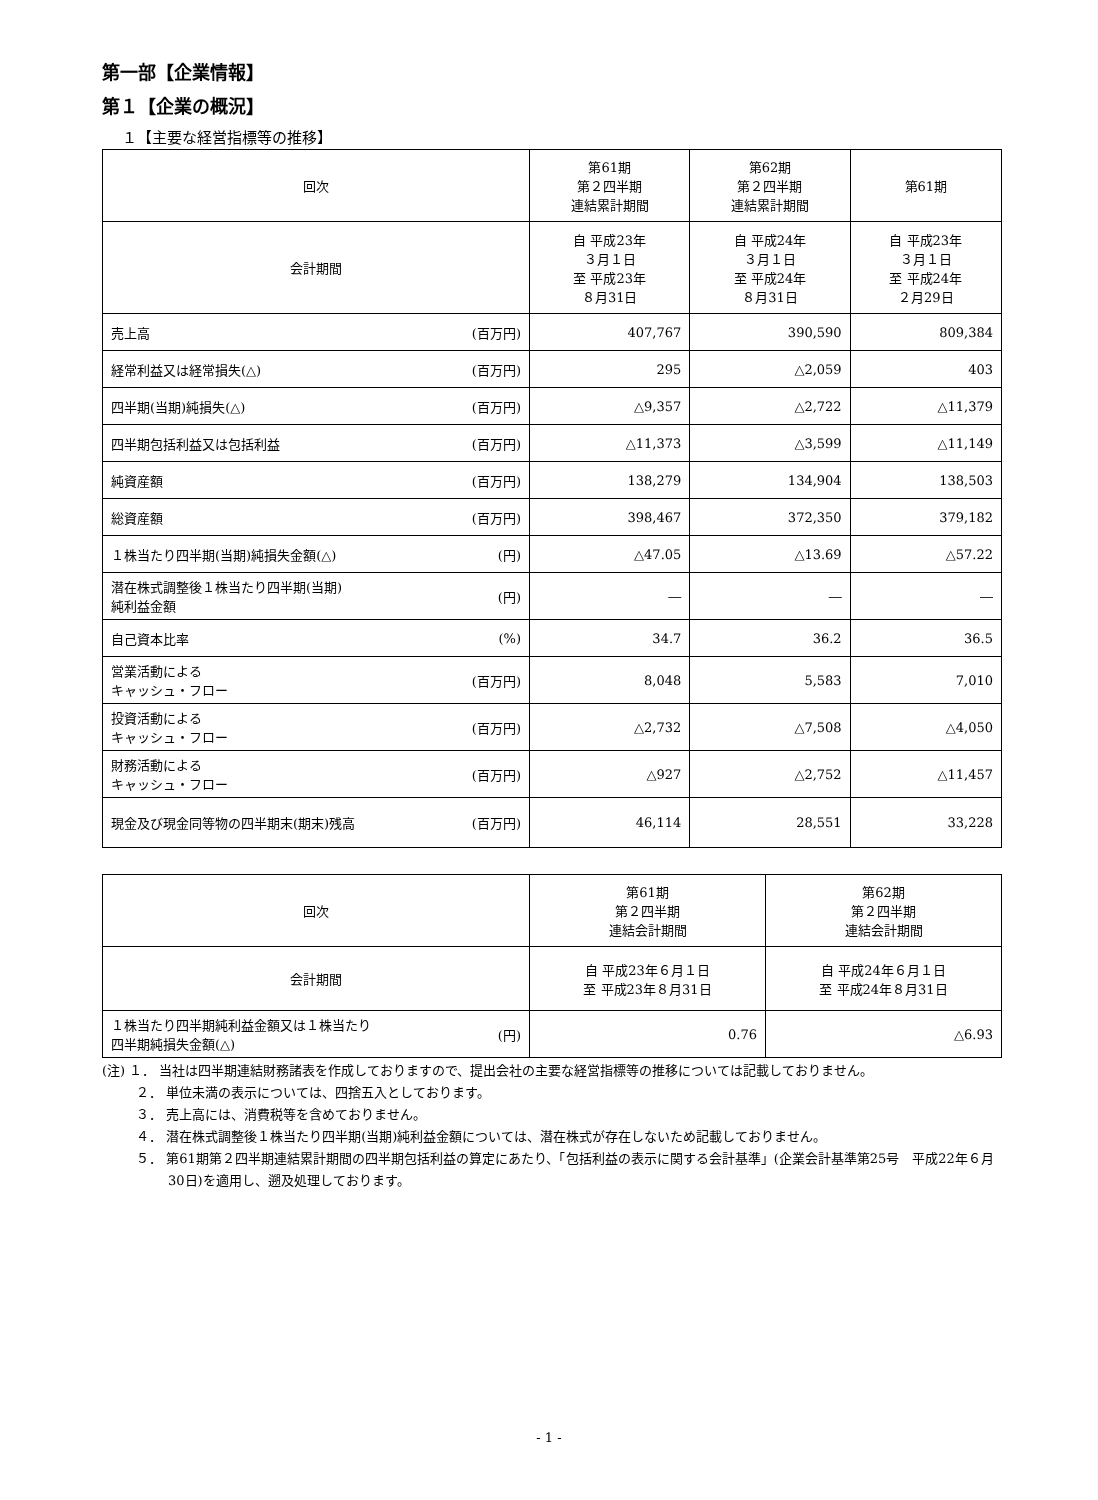第一部【企業情報】
第１【企業の概況】
１【主要な経営指標等の推移】
| 回次 | 第61期 第２四半期 連結累計期間 | 第62期 第２四半期 連結累計期間 | 第61期 |
| --- | --- | --- | --- |
| 会計期間 | 自 平成23年 ３月１日 至 平成23年 ８月31日 | 自 平成24年 ３月１日 至 平成24年 ８月31日 | 自 平成23年 ３月１日 至 平成24年 ２月29日 |
| 売上高 (百万円) | 407,767 | 390,590 | 809,384 |
| 経常利益又は経常損失(△) (百万円) | 295 | △2,059 | 403 |
| 四半期(当期)純損失(△) (百万円) | △9,357 | △2,722 | △11,379 |
| 四半期包括利益又は包括利益 (百万円) | △11,373 | △3,599 | △11,149 |
| 純資産額 (百万円) | 138,279 | 134,904 | 138,503 |
| 総資産額 (百万円) | 398,467 | 372,350 | 379,182 |
| １株当たり四半期(当期)純損失金額(△) (円) | △47.05 | △13.69 | △57.22 |
| 潜在株式調整後１株当たり四半期(当期) 純利益金額 (円) | ― | ― | ― |
| 自己資本比率 (%) | 34.7 | 36.2 | 36.5 |
| 営業活動による キャッシュ・フロー (百万円) | 8,048 | 5,583 | 7,010 |
| 投資活動による キャッシュ・フロー (百万円) | △2,732 | △7,508 | △4,050 |
| 財務活動による キャッシュ・フロー (百万円) | △927 | △2,752 | △11,457 |
| 現金及び現金同等物の四半期末(期末)残高 (百万円) | 46,114 | 28,551 | 33,228 |
| 回次 | 第61期 第２四半期 連結会計期間 | 第62期 第２四半期 連結会計期間 |
| --- | --- | --- |
| 会計期間 | 自 平成23年６月１日 至 平成23年８月31日 | 自 平成24年６月１日 至 平成24年８月31日 |
| １株当たり四半期純利益金額又は１株当たり 四半期純損失金額(△) (円) | 0.76 | △6.93 |
(注) １． 当社は四半期連結財務諸表を作成しておりますので、提出会社の主要な経営指標等の推移については記載しておりません。
２． 単位未満の表示については、四捨五入としております。
３． 売上高には、消費税等を含めておりません。
４． 潜在株式調整後１株当たり四半期(当期)純利益金額については、潜在株式が存在しないため記載しておりません。
５． 第61期第２四半期連結累計期間の四半期包括利益の算定にあたり、「包括利益の表示に関する会計基準」(企業会計基準第25号　平成22年６月30日)を適用し、遡及処理しております。
- 1 -